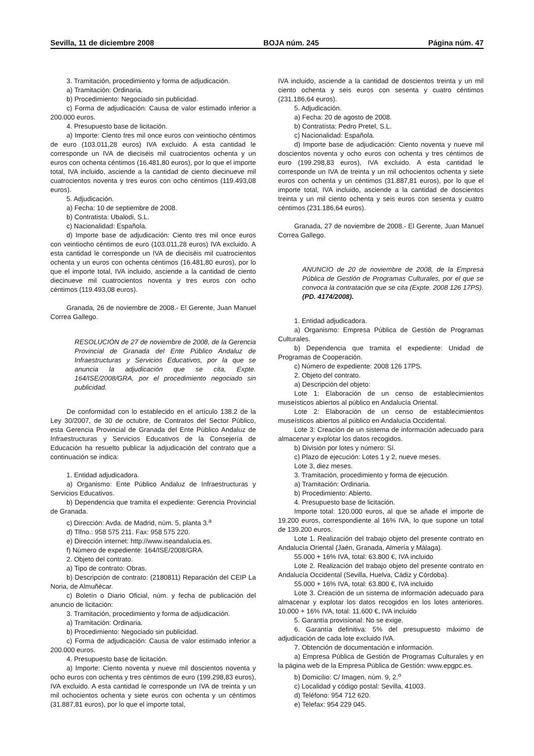Sevilla, 11 de diciembre 2008 BOJA núm. 245 Página núm. 47
3. Tramitación, procedimiento y forma de adjudicación.
a) Tramitación: Ordinaria.
b) Procedimiento: Negociado sin publicidad.
c) Forma de adjudicación: Causa de valor estimado inferior a 200.000 euros.
4. Presupuesto base de licitación.
a) Importe: Ciento tres mil once euros con veintiocho céntimos de euro (103.011,28 euros) IVA excluido. A esta cantidad le corresponde un IVA de dieciséis mil cuatrocientos ochenta y un euros con ochenta céntimos (16.481,80 euros), por lo que el importe total, IVA incluido, asciende a la cantidad de ciento diecinueve mil cuatrocientos noventa y tres euros con ocho céntimos (119.493,08 euros).
5. Adjudicación.
a) Fecha: 10 de septiembre de 2008.
b) Contratista: Ubalodi, S.L.
c) Nacionalidad: Española.
d) Importe base de adjudicación: Ciento tres mil once euros con veintiocho céntimos de euro (103.011,28 euros) IVA excluido. A esta cantidad le corresponde un IVA de dieciséis mil cuatrocientos ochenta y un euros con ochenta céntimos (16.481,80 euros), por lo que el importe total, IVA incluido, asciende a la cantidad de ciento diecinueve mil cuatrocientos noventa y tres euros con ocho céntimos (119.493,08 euros).
Granada, 26 de noviembre de 2008.- El Gerente, Juan Manuel Correa Gallego.
RESOLUCIÓN de 27 de noviembre de 2008, de la Gerencia Provincial de Granada del Ente Público Andaluz de Infraestructuras y Servicios Educativos, por la que se anuncia la adjudicación que se cita, Expte. 164/ISE/2008/GRA, por el procedimiento negociado sin publicidad.
De conformidad con lo establecido en el artículo 138.2 de la Ley 30/2007, de 30 de octubre, de Contratos del Sector Público, esta Gerencia Provincial de Granada del Ente Público Andaluz de Infraestructuras y Servicios Educativos de la Consejería de Educación ha resuelto publicar la adjudicación del contrato que a continuación se indica:
1. Entidad adjudicadora.
a) Organismo: Ente Público Andaluz de Infraestructuras y Servicios Educativos.
b) Dependencia que tramita el expediente: Gerencia Provincial de Granada.
c) Dirección: Avda. de Madrid, núm. 5, planta 3.<sup>a</sup>
d) Tlfno.: 958 575 211. Fax: 958 575 220.
e) Dirección internet: http://www.iseandalucia.es.
f) Número de expediente: 164/ISE/2008/GRA.
2. Objeto del contrato.
a) Tipo de contrato: Obras.
b) Descripción de contrato: (2180811) Reparación del CEIP La Noria, de Almuñécar.
c) Boletín o Diario Oficial, núm. y fecha de publicación del anuncio de licitación:
3. Tramitación, procedimiento y forma de adjudicación.
a) Tramitación: Ordinaria.
b) Procedimiento: Negociado sin publicidad.
c) Forma de adjudicación: Causa de valor estimado inferior a 200.000 euros.
4. Presupuesto base de licitación.
a) Importe: Ciento noventa y nueve mil doscientos noventa y ocho euros con ochenta y tres céntimos de euro (199.298,83 euros), IVA excluido. A esta cantidad le corresponde un IVA de treinta y un mil ochocientos ochenta y siete euros con ochenta y un céntimos (31.887,81 euros), por lo que el importe total,
IVA incluido, asciende a la cantidad de doscientos treinta y un mil ciento ochenta y seis euros con sesenta y cuatro céntimos (231.186,64 euros).
5. Adjudicación.
a) Fecha: 20 de agosto de 2008.
b) Contratista: Pedro Pretel, S.L.
c) Nacionalidad: Española.
d) Importe base de adjudicación: Ciento noventa y nueve mil doscientos noventa y ocho euros con ochenta y tres céntimos de euro (199.298,83 euros), IVA excluido. A esta cantidad le corresponde un IVA de treinta y un mil ochocientos ochenta y siete euros con ochenta y un céntimos (31.887,81 euros), por lo que el importe total, IVA incluido, asciende a la cantidad de doscientos treinta y un mil ciento ochenta y seis euros con sesenta y cuatro céntimos (231.186,64 euros).
Granada, 27 de noviembre de 2008.- El Gerente, Juan Manuel Correa Gallego.
ANUNCIO de 20 de noviembre de 2008, de la Empresa Pública de Gestión de Programas Culturales, por el que se convoca la contratación que se cita (Expte. 2008 126 17PS). (PD. 4174/2008).
1. Entidad adjudicadora.
a) Organismo: Empresa Pública de Gestión de Programas Culturales.
b) Dependencia que tramita el expediente: Unidad de Programas de Cooperación.
c) Número de expediente: 2008 126 17PS.
2. Objeto del contrato.
a) Descripción del objeto:
Lote 1: Elaboración de un censo de establecimientos museísticos abiertos al público en Andalucía Oriental.
Lote 2: Elaboración de un censo de establecimientos museísticos abiertos al público en Andalucía Occidental.
Lote 3: Creación de un sistema de información adecuado para almacenar y explotar los datos recogidos.
b) División por lotes y número: Sí.
c) Plazo de ejecución: Lotes 1 y 2, nueve meses.
Lote 3, diez meses.
3. Tramitación, procedimiento y forma de ejecución.
a) Tramitación: Ordinaria.
b) Procedimiento: Abierto.
4. Presupuesto base de licitación.
Importe total: 120.000 euros, al que se añade el importe de 19.200 euros, correspondiente al 16% IVA, lo que supone un total de 139.200 euros.
Lote 1. Realización del trabajo objeto del presente contrato en Andalucía Oriental (Jaén, Granada, Almería y Málaga).
55.000 + 16% IVA, total: 63.800 €, IVA incluido
Lote 2. Realización del trabajo objeto del presente contrato en Andalucía Occidental (Sevilla, Huelva, Cádiz y Córdoba).
55.000 + 16% IVA, total: 63.800 €, IVA incluido
Lote 3. Creación de un sistema de información adecuado para almacenar y explotar los datos recogidos en los lotes anteriores. 10.000 + 16% IVA, total: 11.600 €, IVA incluido
5. Garantía provisional: No se exige.
6. Garantía definitiva: 5% del presupuesto máximo de adjudicación de cada lote excluido IVA.
7. Obtención de documentación e información.
a) Empresa Pública de Gestión de Programas Culturales y en la página web de la Empresa Pública de Gestión: www.epgpc.es.
b) Domicilio: C/ Imagen, núm. 9, 2.<sup>o</sup>
c) Localidad y código postal: Sevilla, 41003.
d) Teléfono: 954 712 620.
e) Telefax: 954 229 045.